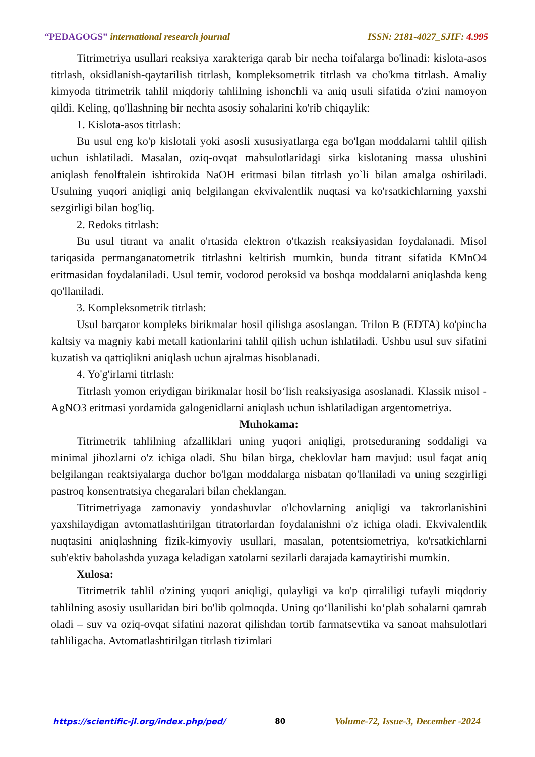“PEDAGOGS” international research journal ISSN: 2181-4027_SJIF: 4.995
Titrimetriya usullari reaksiya xarakteriga qarab bir necha toifalarga bo'linadi: kislota-asos titrlash, oksidlanish-qaytarilish titrlash, kompleksometrik titrlash va cho'kma titrlash. Amaliy kimyoda titrimetrik tahlil miqdoriy tahlilning ishonchli va aniq usuli sifatida o'zini namoyon qildi. Keling, qo'llashning bir nechta asosiy sohalarini ko'rib chiqaylik:
1. Kislota-asos titrlash:
Bu usul eng ko'p kislotali yoki asosli xususiyatlarga ega bo'lgan moddalarni tahlil qilish uchun ishlatiladi. Masalan, oziq-ovqat mahsulotlaridagi sirka kislotaning massa ulushini aniqlash fenolftalein ishtirokida NaOH eritmasi bilan titrlash yo`li bilan amalga oshiriladi. Usulning yuqori aniqligi aniq belgilangan ekvivalentlik nuqtasi va ko'rsatkichlarning yaxshi sezgirligi bilan bog'liq.
2. Redoks titrlash:
Bu usul titrant va analit o'rtasida elektron o'tkazish reaksiyasidan foydalanadi. Misol tariqasida permanganatometrik titrlashni keltirish mumkin, bunda titrant sifatida KMnO4 eritmasidan foydalaniladi. Usul temir, vodorod peroksid va boshqa moddalarni aniqlashda keng qo'llaniladi.
3. Kompleksometrik titrlash:
Usul barqaror kompleks birikmalar hosil qilishga asoslangan. Trilon B (EDTA) ko'pincha kaltsiy va magniy kabi metall kationlarini tahlil qilish uchun ishlatiladi. Ushbu usul suv sifatini kuzatish va qattiqlikni aniqlash uchun ajralmas hisoblanadi.
4. Yo'g'irlarni titrlash:
Titrlash yomon eriydigan birikmalar hosil bo‘lish reaksiyasiga asoslanadi. Klassik misol - AgNO3 eritmasi yordamida galogenidlarni aniqlash uchun ishlatiladigan argentometriya.
Muhokama:
Titrimetrik tahlilning afzalliklari uning yuqori aniqligi, protseduraning soddaligi va minimal jihozlarni o'z ichiga oladi. Shu bilan birga, cheklovlar ham mavjud: usul faqat aniq belgilangan reaktsiyalarga duchor bo'lgan moddalarga nisbatan qo'llaniladi va uning sezgirligi pastroq konsentratsiya chegaralari bilan cheklangan.
Titrimetriyaga zamonaviy yondashuvlar o'lchovlarning aniqligi va takrorlanishini yaxshilaydigan avtomatlashtirilgan titratorlardan foydalanishni o'z ichiga oladi. Ekvivalentlik nuqtasini aniqlashning fizik-kimyoviy usullari, masalan, potentsiometriya, ko'rsatkichlarni sub'ektiv baholashda yuzaga keladigan xatolarni sezilarli darajada kamaytirishi mumkin.
Xulosa:
Titrimetrik tahlil o'zining yuqori aniqligi, qulayligi va ko'p qirraliligi tufayli miqdoriy tahlilning asosiy usullaridan biri bo'lib qolmoqda. Uning qo‘llanilishi ko‘plab sohalarni qamrab oladi – suv va oziq-ovqat sifatini nazorat qilishdan tortib farmatsevtika va sanoat mahsulotlari tahliligacha. Avtomatlashtirilgan titrlash tizimlari
https://scientific-jl.org/index.php/ped/ 80 Volume-72, Issue-3, December -2024